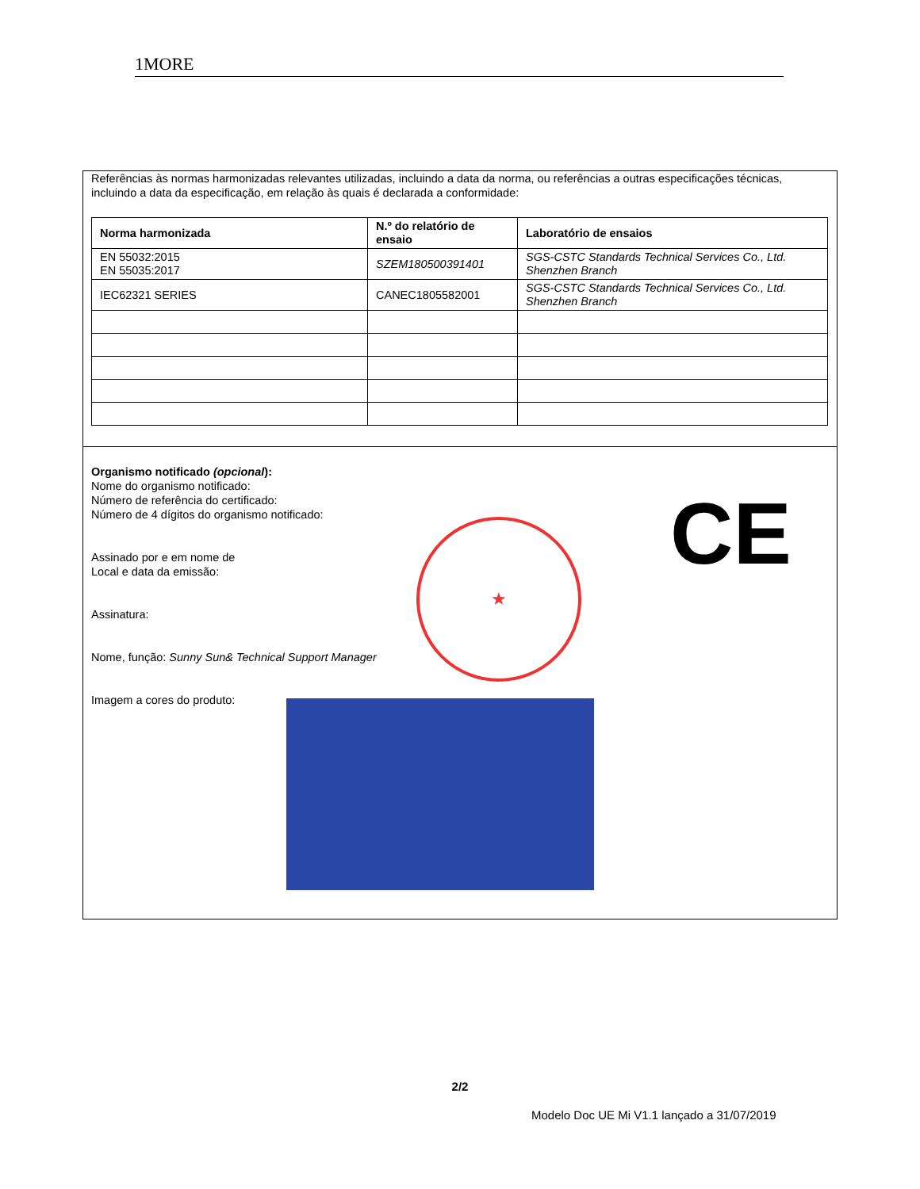1MORE
Referências às normas harmonizadas relevantes utilizadas, incluindo a data da norma, ou referências a outras especificações técnicas, incluindo a data da especificação, em relação às quais é declarada a conformidade:
| Norma harmonizada | N.º do relatório de ensaio | Laboratório de ensaios |
| --- | --- | --- |
| EN 55032:2015 EN 55035:2017 | SZEM180500391401 | SGS-CSTC Standards Technical Services Co., Ltd. Shenzhen Branch |
| IEC62321 SERIES | CANEC1805582001 | SGS-CSTC Standards Technical Services Co., Ltd. Shenzhen Branch |
Organismo notificado (opcional):
Nome do organismo notificado:
Número de referência do certificado:
Número de 4 dígitos do organismo notificado:
Assinado por e em nome de
Local e data da emissão:
Assinatura:
Nome, função: Sunny Sun& Technical Support Manager
Imagem a cores do produto:
★ CE
2/2
Modelo Doc UE Mi V1.1 lançado a 31/07/2019